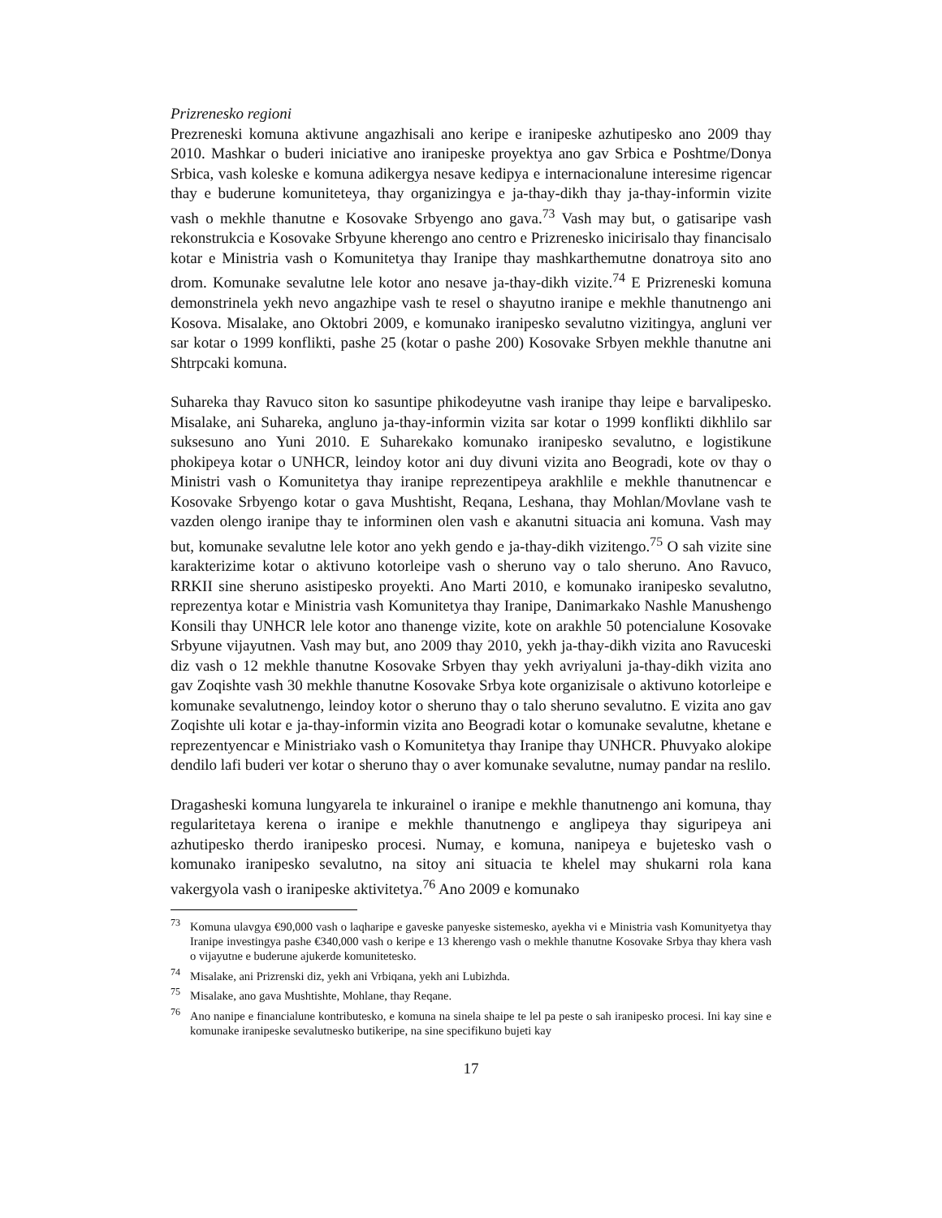Prizrenesko regioni
Prezreneski komuna aktivune angazhisali ano keripe e iranipeske azhutipesko ano 2009 thay 2010. Mashkar o buderi iniciative ano iranipeske proyektya ano gav Srbica e Poshtme/Donya Srbica, vash koleske e komuna adikergya nesave kedipya e internacionalune interesime rigencar thay e buderune komuniteteya, thay organizingya e ja-thay-dikh thay ja-thay-informin vizite vash o mekhle thanutne e Kosovake Srbyengo ano gava.<sup>73</sup> Vash may but, o gatisaripe vash rekonstrukcia e Kosovake Srbyune kherengo ano centro e Prizrenesko inicirisalo thay financisalo kotar e Ministria vash o Komunitetya thay Iranipe thay mashkarthemutne donatroya sito ano drom. Komunake sevalutne lele kotor ano nesave ja-thay-dikh vizite.<sup>74</sup> E Prizreneski komuna demonstrinela yekh nevo angazhipe vash te resel o shayutno iranipe e mekhle thanutnengo ani Kosova. Misalake, ano Oktobri 2009, e komunako iranipesko sevalutno vizitingya, angluni ver sar kotar o 1999 konflikti, pashe 25 (kotar o pashe 200) Kosovake Srbyen mekhle thanutne ani Shtrpcaki komuna.
Suhareka thay Ravuco siton ko sasuntipe phikodeyutne vash iranipe thay leipe e barvalipesko. Misalake, ani Suhareka, angluno ja-thay-informin vizita sar kotar o 1999 konflikti dikhlilo sar suksesuno ano Yuni 2010. E Suharekako komunako iranipesko sevalutno, e logistikune phokipeya kotar o UNHCR, leindoy kotor ani duy divuni vizita ano Beogradi, kote ov thay o Ministri vash o Komunitetya thay iranipe reprezentipeya arakhlile e mekhle thanutnencar e Kosovake Srbyengo kotar o gava Mushtisht, Reqana, Leshana, thay Mohlan/Movlane vash te vazden olengo iranipe thay te informinen olen vash e akanutni situacia ani komuna. Vash may but, komunake sevalutne lele kotor ano yekh gendo e ja-thay-dikh vizitengo.<sup>75</sup> O sah vizite sine karakterizime kotar o aktivuno kotorleipe vash o sheruno vay o talo sheruno. Ano Ravuco, RRKII sine sheruno asistipesko proyekti. Ano Marti 2010, e komunako iranipesko sevalutno, reprezentya kotar e Ministria vash Komunitetya thay Iranipe, Danimarkako Nashle Manushengo Konsili thay UNHCR lele kotor ano thanenge vizite, kote on arakhle 50 potencialune Kosovake Srbyune vijayutnen. Vash may but, ano 2009 thay 2010, yekh ja-thay-dikh vizita ano Ravuceski diz vash o 12 mekhle thanutne Kosovake Srbyen thay yekh avriyaluni ja-thay-dikh vizita ano gav Zoqishte vash 30 mekhle thanutne Kosovake Srbya kote organizisale o aktivuno kotorleipe e komunake sevalutnengo, leindoy kotor o sheruno thay o talo sheruno sevalutno. E vizita ano gav Zoqishte uli kotar e ja-thay-informin vizita ano Beogradi kotar o komunake sevalutne, khetane e reprezentyencar e Ministriako vash o Komunitetya thay Iranipe thay UNHCR. Phuvyako alokipe dendilo lafi buderi ver kotar o sheruno thay o aver komunake sevalutne, numay pandar na reslilo.
Dragasheski komuna lungyarela te inkurainel o iranipe e mekhle thanutnengo ani komuna, thay regularitetaya kerena o iranipe e mekhle thanutnengo e anglipeya thay siguripeya ani azhutipesko therdo iranipesko procesi. Numay, e komuna, nanipeya e bujetesko vash o komunako iranipesko sevalutno, na sitoy ani situacia te khelel may shukarni rola kana vakergyola vash o iranipeske aktivitetya.<sup>76</sup> Ano 2009 e komunako
<sup>73</sup> Komuna ulavgya €90,000 vash o laqharipe e gaveske panyeske sistemesko, ayekha vi e Ministria vash Komunityetya thay Iranipe investingya pashe €340,000 vash o keripe e 13 kherengo vash o mekhle thanutne Kosovake Srbya thay khera vash o vijayutne e buderune ajukerde komunitetesko.
<sup>74</sup> Misalake, ani Prizrenski diz, yekh ani Vrbiqana, yekh ani Lubizhda.
<sup>75</sup> Misalake, ano gava Mushtishte, Mohlane, thay Reqane.
<sup>76</sup> Ano nanipe e financialune kontributesko, e komuna na sinela shaipe te lel pa peste o sah iranipesko procesi. Ini kay sine e komunake iranipeske sevalutnesko butikeripe, na sine specifikuno bujeti kay
17